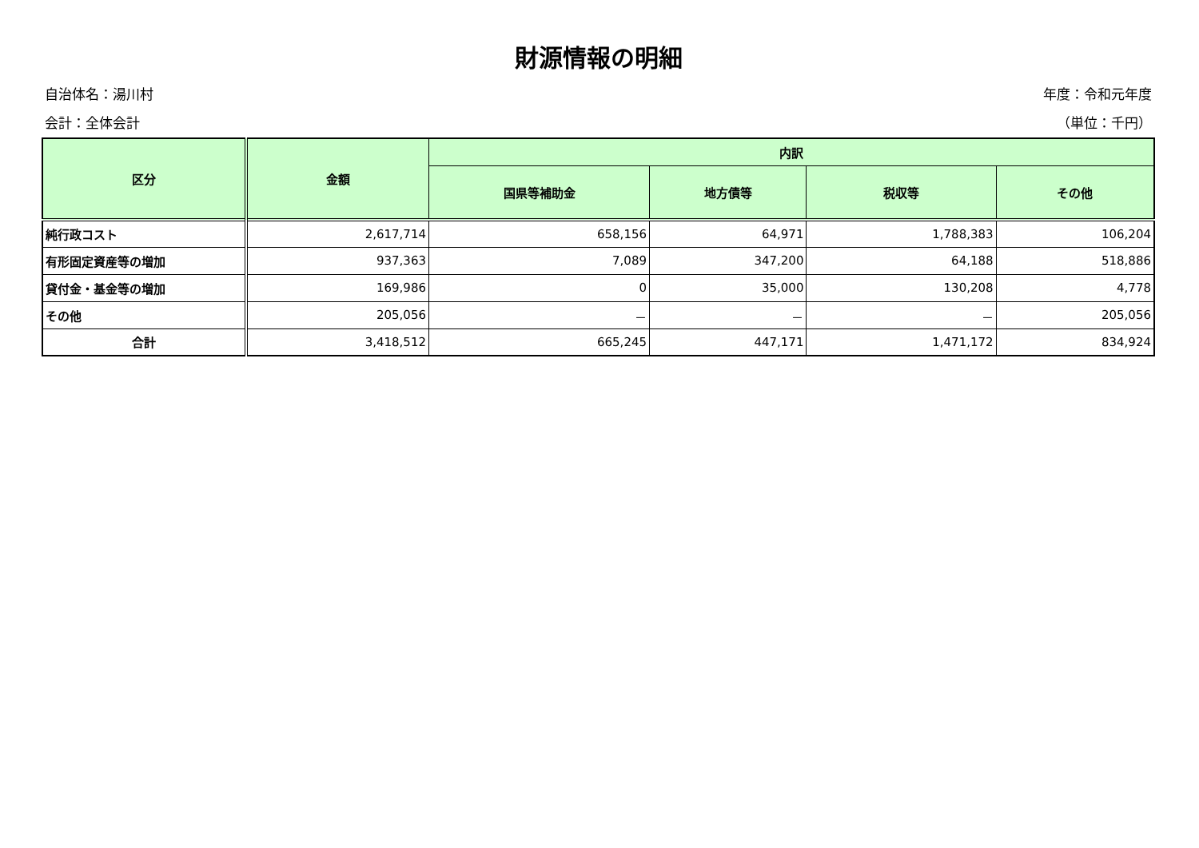財源情報の明細
自治体名：湯川村 年度：令和元年度
会計：全体会計 （単位：千円）
| 区分 | 金額 | 内訳 | | | |
| --- | --- | --- | --- | --- | --- |
| | | 国県等補助金 | 地方債等 | 税収等 | その他 |
| 純行政コスト | 2,617,714 | 658,156 | 64,971 | 1,788,383 | 106,204 |
| 有形固定資産等の増加 | 937,363 | 7,089 | 347,200 | 64,188 | 518,886 |
| 貸付金・基金等の増加 | 169,986 | 0 | 35,000 | 130,208 | 4,778 |
| その他 | 205,056 | － | － | － | 205,056 |
| 合計 | 3,418,512 | 665,245 | 447,171 | 1,471,172 | 834,924 |